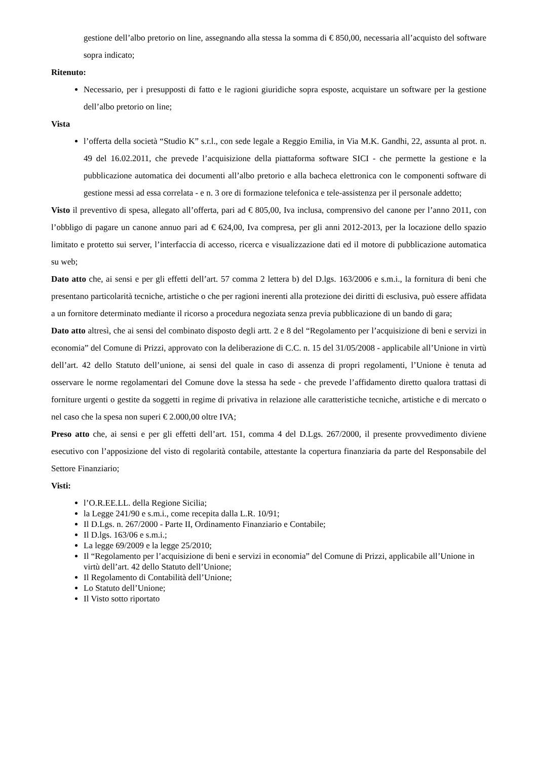gestione dell’albo pretorio on line, assegnando alla stessa la somma di € 850,00, necessaria all’acquisto del software sopra indicato;
Ritenuto:
Necessario, per i presupposti di fatto e le ragioni giuridiche sopra esposte, acquistare un software per la gestione dell’albo pretorio on line;
Vista
l’offerta della società “Studio K” s.r.l., con sede legale a Reggio Emilia, in Via M.K. Gandhi, 22, assunta al prot. n. 49 del 16.02.2011, che prevede l’acquisizione della piattaforma software SICI - che permette la gestione e la pubblicazione automatica dei documenti all’albo pretorio e alla bacheca elettronica con le componenti software di gestione messi ad essa correlata - e n. 3 ore di formazione telefonica e tele-assistenza per il personale addetto;
Visto il preventivo di spesa, allegato all’offerta, pari ad € 805,00, Iva inclusa, comprensivo del canone per l’anno 2011, con l’obbligo di pagare un canone annuo pari ad € 624,00, Iva compresa, per gli anni 2012-2013, per la locazione dello spazio limitato e protetto sui server, l’interfaccia di accesso, ricerca e visualizzazione dati ed il motore di pubblicazione automatica su web;
Dato atto che, ai sensi e per gli effetti dell’art. 57 comma 2 lettera b) del D.lgs. 163/2006 e s.m.i., la fornitura di beni che presentano particolarità tecniche, artistiche o che per ragioni inerenti alla protezione dei diritti di esclusiva, può essere affidata a un fornitore determinato mediante il ricorso a procedura negoziata senza previa pubblicazione di un bando di gara;
Dato atto altresì, che ai sensi del combinato disposto degli artt. 2 e 8 del “Regolamento per l’acquisizione di beni e servizi in economia” del Comune di Prizzi, approvato con la deliberazione di C.C. n. 15 del 31/05/2008 - applicabile all’Unione in virtù dell’art. 42 dello Statuto dell’unione, ai sensi del quale in caso di assenza di propri regolamenti, l’Unione è tenuta ad osservare le norme regolamentari del Comune dove la stessa ha sede - che prevede l’affidamento diretto qualora trattasi di forniture urgenti o gestite da soggetti in regime di privativa in relazione alle caratteristiche tecniche, artistiche e di mercato o nel caso che la spesa non superi € 2.000,00 oltre IVA;
Preso atto che, ai sensi e per gli effetti dell’art. 151, comma 4 del D.Lgs. 267/2000, il presente provvedimento diviene esecutivo con l’apposizione del visto di regolarità contabile, attestante la copertura finanziaria da parte del Responsabile del Settore Finanziario;
Visti:
l’O.R.EE.LL. della Regione Sicilia;
la Legge 241/90 e s.m.i., come recepita dalla L.R. 10/91;
Il D.Lgs. n. 267/2000 - Parte II, Ordinamento Finanziario e Contabile;
Il D.lgs. 163/06 e s.m.i.;
La legge 69/2009 e la legge 25/2010;
Il “Regolamento per l’acquisizione di beni e servizi in economia” del Comune di Prizzi, applicabile all’Unione in virtù dell’art. 42 dello Statuto dell’Unione;
Il Regolamento di Contabilità dell’Unione;
Lo Statuto dell’Unione;
Il Visto sotto riportato